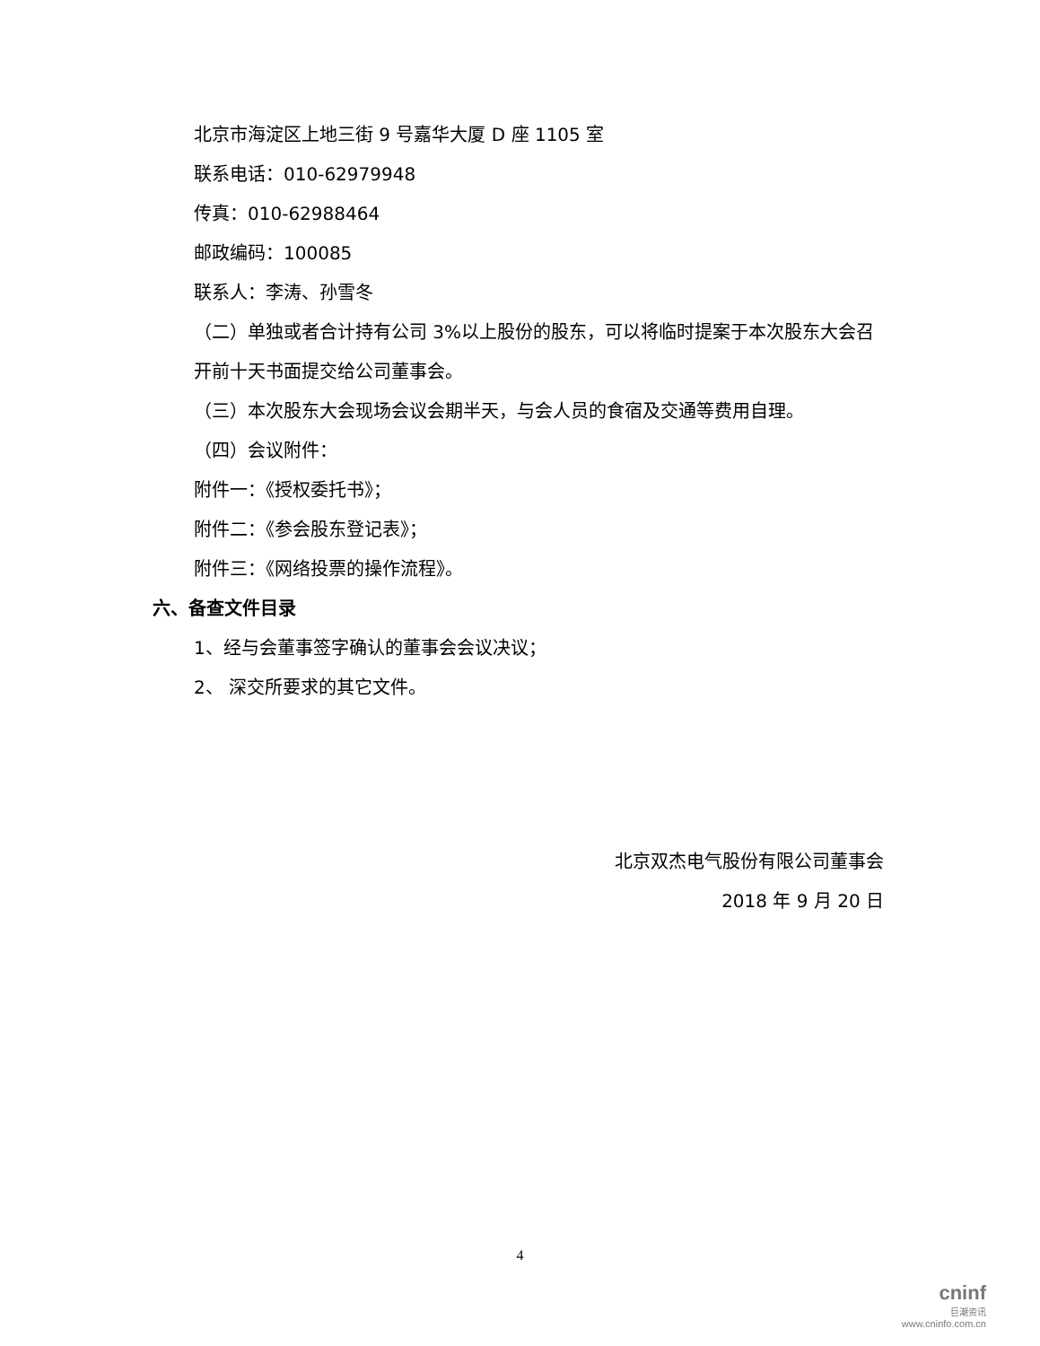北京市海淀区上地三街 9 号嘉华大厦 D 座 1105 室
联系电话：010-62979948
传真：010-62988464
邮政编码：100085
联系人：李涛、孙雪冬
（二）单独或者合计持有公司 3%以上股份的股东，可以将临时提案于本次股东大会召开前十天书面提交给公司董事会。
（三）本次股东大会现场会议会期半天，与会人员的食宿及交通等费用自理。
（四）会议附件：
附件一：《授权委托书》；
附件二：《参会股东登记表》；
附件三：《网络投票的操作流程》。
六、备查文件目录
1、经与会董事签字确认的董事会会议决议；
2、 深交所要求的其它文件。
北京双杰电气股份有限公司董事会
2018 年 9 月 20 日
4
cninf
巨潮资讯
www.cninfo.com.cn